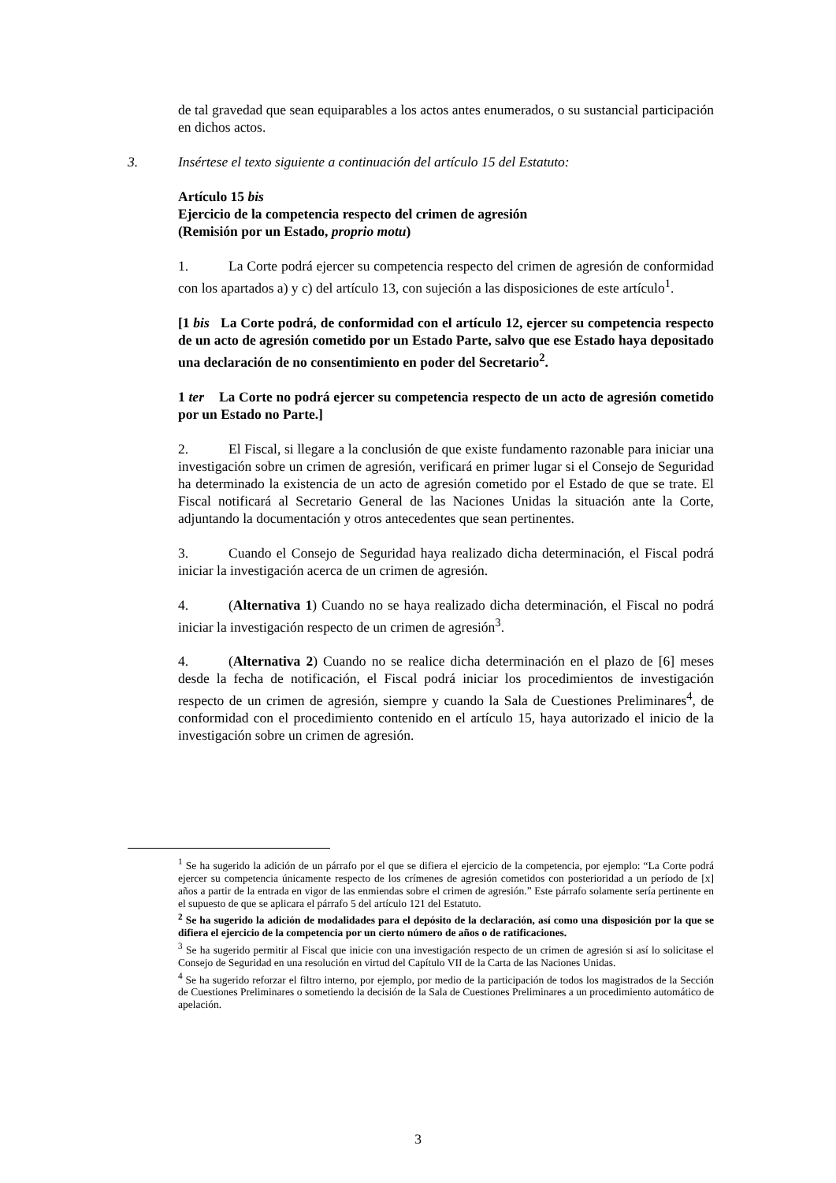de tal gravedad que sean equiparables a los actos antes enumerados, o su sustancial participación en dichos actos.
3. Insértese el texto siguiente a continuación del artículo 15 del Estatuto:
Artículo 15 bis
Ejercicio de la competencia respecto del crimen de agresión
(Remisión por un Estado, proprio motu)
1. La Corte podrá ejercer su competencia respecto del crimen de agresión de conformidad con los apartados a) y c) del artículo 13, con sujeción a las disposiciones de este artículo<sup>1</sup>.
[1 bis La Corte podrá, de conformidad con el artículo 12, ejercer su competencia respecto de un acto de agresión cometido por un Estado Parte, salvo que ese Estado haya depositado una declaración de no consentimiento en poder del Secretario<sup>2</sup>.
1 ter La Corte no podrá ejercer su competencia respecto de un acto de agresión cometido por un Estado no Parte.]
2. El Fiscal, si llegare a la conclusión de que existe fundamento razonable para iniciar una investigación sobre un crimen de agresión, verificará en primer lugar si el Consejo de Seguridad ha determinado la existencia de un acto de agresión cometido por el Estado de que se trate. El Fiscal notificará al Secretario General de las Naciones Unidas la situación ante la Corte, adjuntando la documentación y otros antecedentes que sean pertinentes.
3. Cuando el Consejo de Seguridad haya realizado dicha determinación, el Fiscal podrá iniciar la investigación acerca de un crimen de agresión.
4. (Alternativa 1) Cuando no se haya realizado dicha determinación, el Fiscal no podrá iniciar la investigación respecto de un crimen de agresión<sup>3</sup>.
4. (Alternativa 2) Cuando no se realice dicha determinación en el plazo de [6] meses desde la fecha de notificación, el Fiscal podrá iniciar los procedimientos de investigación respecto de un crimen de agresión, siempre y cuando la Sala de Cuestiones Preliminares<sup>4</sup>, de conformidad con el procedimiento contenido en el artículo 15, haya autorizado el inicio de la investigación sobre un crimen de agresión.
<sup>1</sup> Se ha sugerido la adición de un párrafo por el que se difiera el ejercicio de la competencia, por ejemplo: “La Corte podrá ejercer su competencia únicamente respecto de los crímenes de agresión cometidos con posterioridad a un período de [x] años a partir de la entrada en vigor de las enmiendas sobre el crimen de agresión.” Este párrafo solamente sería pertinente en el supuesto de que se aplicara el párrafo 5 del artículo 121 del Estatuto.
<sup>2</sup> Se ha sugerido la adición de modalidades para el depósito de la declaración, así como una disposición por la que se difiera el ejercicio de la competencia por un cierto número de años o de ratificaciones.
<sup>3</sup> Se ha sugerido permitir al Fiscal que inicie con una investigación respecto de un crimen de agresión si así lo solicitase el Consejo de Seguridad en una resolución en virtud del Capítulo VII de la Carta de las Naciones Unidas.
<sup>4</sup> Se ha sugerido reforzar el filtro interno, por ejemplo, por medio de la participación de todos los magistrados de la Sección de Cuestiones Preliminares o sometiendo la decisión de la Sala de Cuestiones Preliminares a un procedimiento automático de apelación.
3